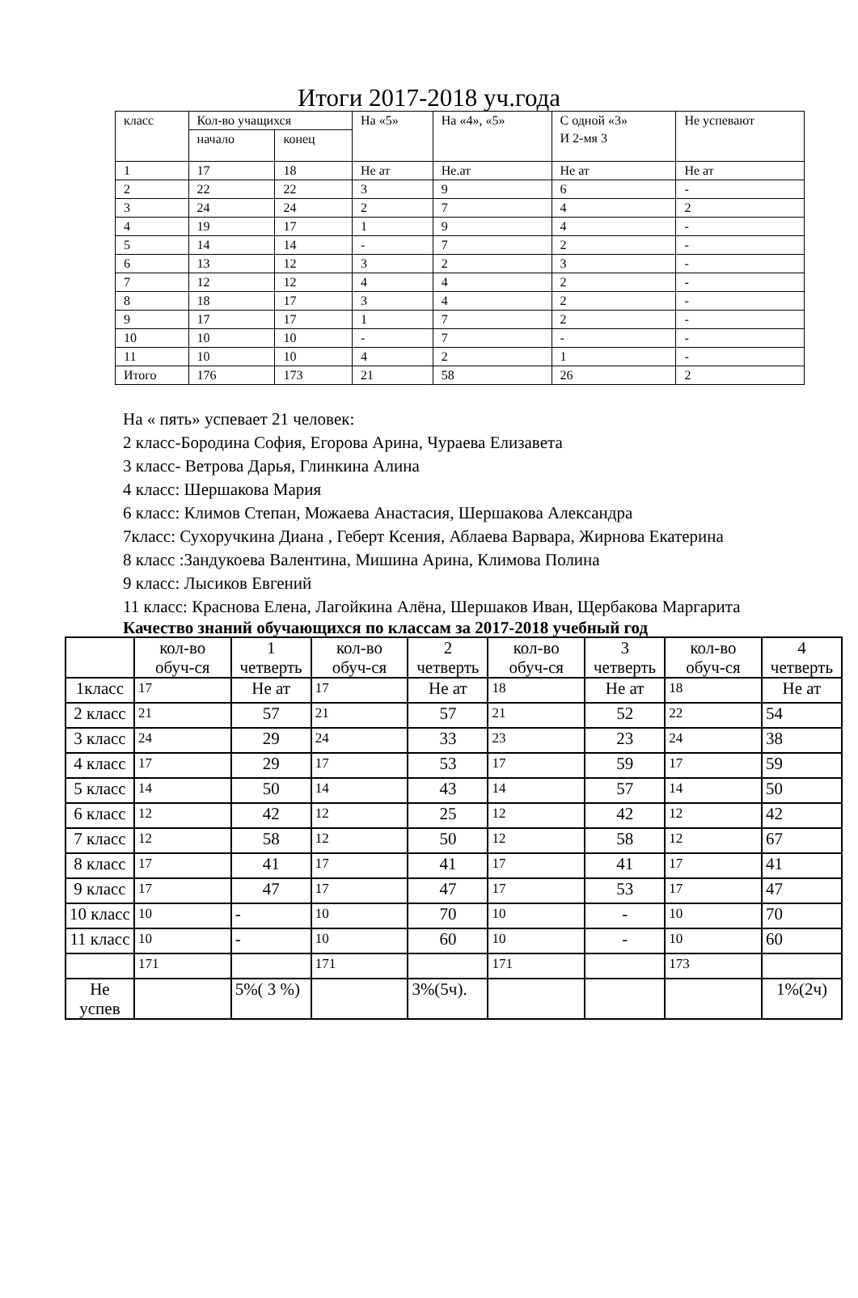Итоги 2017-2018 уч.года
| класс | Кол-во учащихся | | На «5» | На «4», «5» | С одной «3» И 2-мя 3 | Не успевают |
| | начало | конец | | | | |
| 1 | 17 | 18 | Не ат | Не.ат | Не ат | Не ат |
| 2 | 22 | 22 | 3 | 9 | 6 | - |
| 3 | 24 | 24 | 2 | 7 | 4 | 2 |
| 4 | 19 | 17 | 1 | 9 | 4 | - |
| 5 | 14 | 14 | - | 7 | 2 | - |
| 6 | 13 | 12 | 3 | 2 | 3 | - |
| 7 | 12 | 12 | 4 | 4 | 2 | - |
| 8 | 18 | 17 | 3 | 4 | 2 | - |
| 9 | 17 | 17 | 1 | 7 | 2 | - |
| 10 | 10 | 10 | - | 7 | - | - |
| 11 | 10 | 10 | 4 | 2 | 1 | - |
| Итого | 176 | 173 | 21 | 58 | 26 | 2 |
На « пять» успевает 21 человек:
2 класс-Бородина София, Егорова Арина, Чураева Елизавета
3 класс- Ветрова Дарья, Глинкина Алина
4 класс: Шершакова Мария
6 класс: Климов Степан, Можаева Анастасия, Шершакова Александра
7класс: Сухоручкина Диана , Геберт Ксения, Аблаева Варвара, Жирнова Екатерина
8 класс :Зандукоева Валентина, Мишина Арина, Климова Полина
9 класс: Лысиков Евгений
11 класс: Краснова Елена, Лагойкина Алёна, Шершаков Иван, Щербакова Маргарита
Качество знаний обучающихся по классам за 2017-2018 учебный год
| | кол-во обуч-ся | 1 четверть | кол-во обуч-ся | 2 четверть | кол-во обуч-ся | 3 четверть | кол-во обуч-ся | 4 четверть |
| 1класс | 17 | Не ат | 17 | Не ат | 18 | Не ат | 18 | Не ат |
| 2 класс | 21 | 57 | 21 | 57 | 21 | 52 | 22 | 54 |
| 3 класс | 24 | 29 | 24 | 33 | 23 | 23 | 24 | 38 |
| 4 класс | 17 | 29 | 17 | 53 | 17 | 59 | 17 | 59 |
| 5 класс | 14 | 50 | 14 | 43 | 14 | 57 | 14 | 50 |
| 6 класс | 12 | 42 | 12 | 25 | 12 | 42 | 12 | 42 |
| 7 класс | 12 | 58 | 12 | 50 | 12 | 58 | 12 | 67 |
| 8 класс | 17 | 41 | 17 | 41 | 17 | 41 | 17 | 41 |
| 9 класс | 17 | 47 | 17 | 47 | 17 | 53 | 17 | 47 |
| 10 класс | 10 | - | 10 | 70 | 10 | - | 10 | 70 |
| 11 класс | 10 | - | 10 | 60 | 10 | - | 10 | 60 |
| | 171 | | 171 | | 171 | | 173 | |
| Не успев | | 5%( 3 %) | | 3%(5ч). | | | | 1%(2ч) |